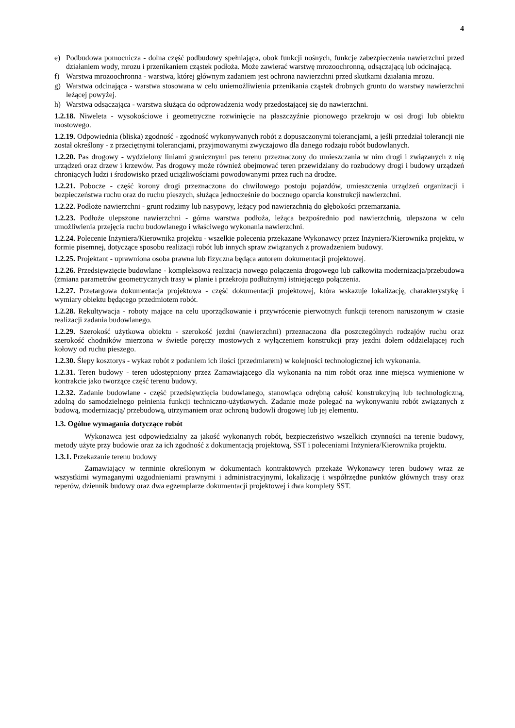4
e) Podbudowa pomocnicza - dolna część podbudowy spełniająca, obok funkcji nośnych, funkcje zabezpieczenia nawierzchni przed działaniem wody, mrozu i przenikaniem cząstek podłoża. Może zawierać warstwę mrozoochronną, odsączającą lub odcinającą.
f) Warstwa mrozoochronna - warstwa, której głównym zadaniem jest ochrona nawierzchni przed skutkami działania mrozu.
g) Warstwa odcinająca - warstwa stosowana w celu uniemożliwienia przenikania cząstek drobnych gruntu do warstwy nawierzchni leżącej powyżej.
h) Warstwa odsączająca - warstwa służąca do odprowadzenia wody przedostającej się do nawierzchni.
1.2.18. Niweleta - wysokościowe i geometryczne rozwinięcie na płaszczyźnie pionowego przekroju w osi drogi lub obiektu mostowego.
1.2.19. Odpowiednia (bliska) zgodność - zgodność wykonywanych robót z dopuszczonymi tolerancjami, a jeśli przedział tolerancji nie został określony - z przeciętnymi tolerancjami, przyjmowanymi zwyczajowo dla danego rodzaju robót budowlanych.
1.2.20. Pas drogowy - wydzielony liniami granicznymi pas terenu przeznaczony do umieszczania w nim drogi i związanych z nią urządzeń oraz drzew i krzewów. Pas drogowy może również obejmować teren przewidziany do rozbudowy drogi i budowy urządzeń chroniących ludzi i środowisko przed uciążliwościami powodowanymi przez ruch na drodze.
1.2.21. Pobocze - część korony drogi przeznaczona do chwilowego postoju pojazdów, umieszczenia urządzeń organizacji i bezpieczeństwa ruchu oraz do ruchu pieszych, służąca jednocześnie do bocznego oparcia konstrukcji nawierzchni.
1.2.22. Podłoże nawierzchni - grunt rodzimy lub nasypowy, leżący pod nawierzchnią do głębokości przemarzania.
1.2.23. Podłoże ulepszone nawierzchni - górna warstwa podłoża, leżąca bezpośrednio pod nawierzchnią, ulepszona w celu umożliwienia przejęcia ruchu budowlanego i właściwego wykonania nawierzchni.
1.2.24. Polecenie Inżyniera/Kierownika projektu - wszelkie polecenia przekazane Wykonawcy przez Inżyniera/Kierownika projektu, w formie pisemnej, dotyczące sposobu realizacji robót lub innych spraw związanych z prowadzeniem budowy.
1.2.25. Projektant - uprawniona osoba prawna lub fizyczna będąca autorem dokumentacji projektowej.
1.2.26. Przedsięwzięcie budowlane - kompleksowa realizacja nowego połączenia drogowego lub całkowita modernizacja/przebudowa (zmiana parametrów geometrycznych trasy w planie i przekroju podłużnym) istniejącego połączenia.
1.2.27. Przetargowa dokumentacja projektowa - część dokumentacji projektowej, która wskazuje lokalizację, charakterystykę i wymiary obiektu będącego przedmiotem robót.
1.2.28. Rekultywacja - roboty mające na celu uporządkowanie i przywrócenie pierwotnych funkcji terenom naruszonym w czasie realizacji zadania budowlanego.
1.2.29. Szerokość użytkowa obiektu - szerokość jezdni (nawierzchni) przeznaczona dla poszczególnych rodzajów ruchu oraz szerokość chodników mierzona w świetle poręczy mostowych z wyłączeniem konstrukcji przy jezdni dołem oddzielającej ruch kołowy od ruchu pieszego.
1.2.30. Ślepy kosztorys - wykaz robót z podaniem ich ilości (przedmiarem) w kolejności technologicznej ich wykonania.
1.2.31. Teren budowy - teren udostępniony przez Zamawiającego dla wykonania na nim robót oraz inne miejsca wymienione w kontrakcie jako tworzące część terenu budowy.
1.2.32. Zadanie budowlane - część przedsięwzięcia budowlanego, stanowiąca odrębną całość konstrukcyjną lub technologiczną, zdolną do samodzielnego pełnienia funkcji techniczno-użytkowych. Zadanie może polegać na wykonywaniu robót związanych z budową, modernizacją/ przebudową, utrzymaniem oraz ochroną budowli drogowej lub jej elementu.
1.3. Ogólne wymagania dotyczące robót
Wykonawca jest odpowiedzialny za jakość wykonanych robót, bezpieczeństwo wszelkich czynności na terenie budowy, metody użyte przy budowie oraz za ich zgodność z dokumentacją projektową, SST i poleceniami Inżyniera/Kierownika projektu.
1.3.1. Przekazanie terenu budowy
Zamawiający w terminie określonym w dokumentach kontraktowych przekaże Wykonawcy teren budowy wraz ze wszystkimi wymaganymi uzgodnieniami prawnymi i administracyjnymi, lokalizację i współrzędne punktów głównych trasy oraz reperów, dziennik budowy oraz dwa egzemplarze dokumentacji projektowej i dwa komplety SST.